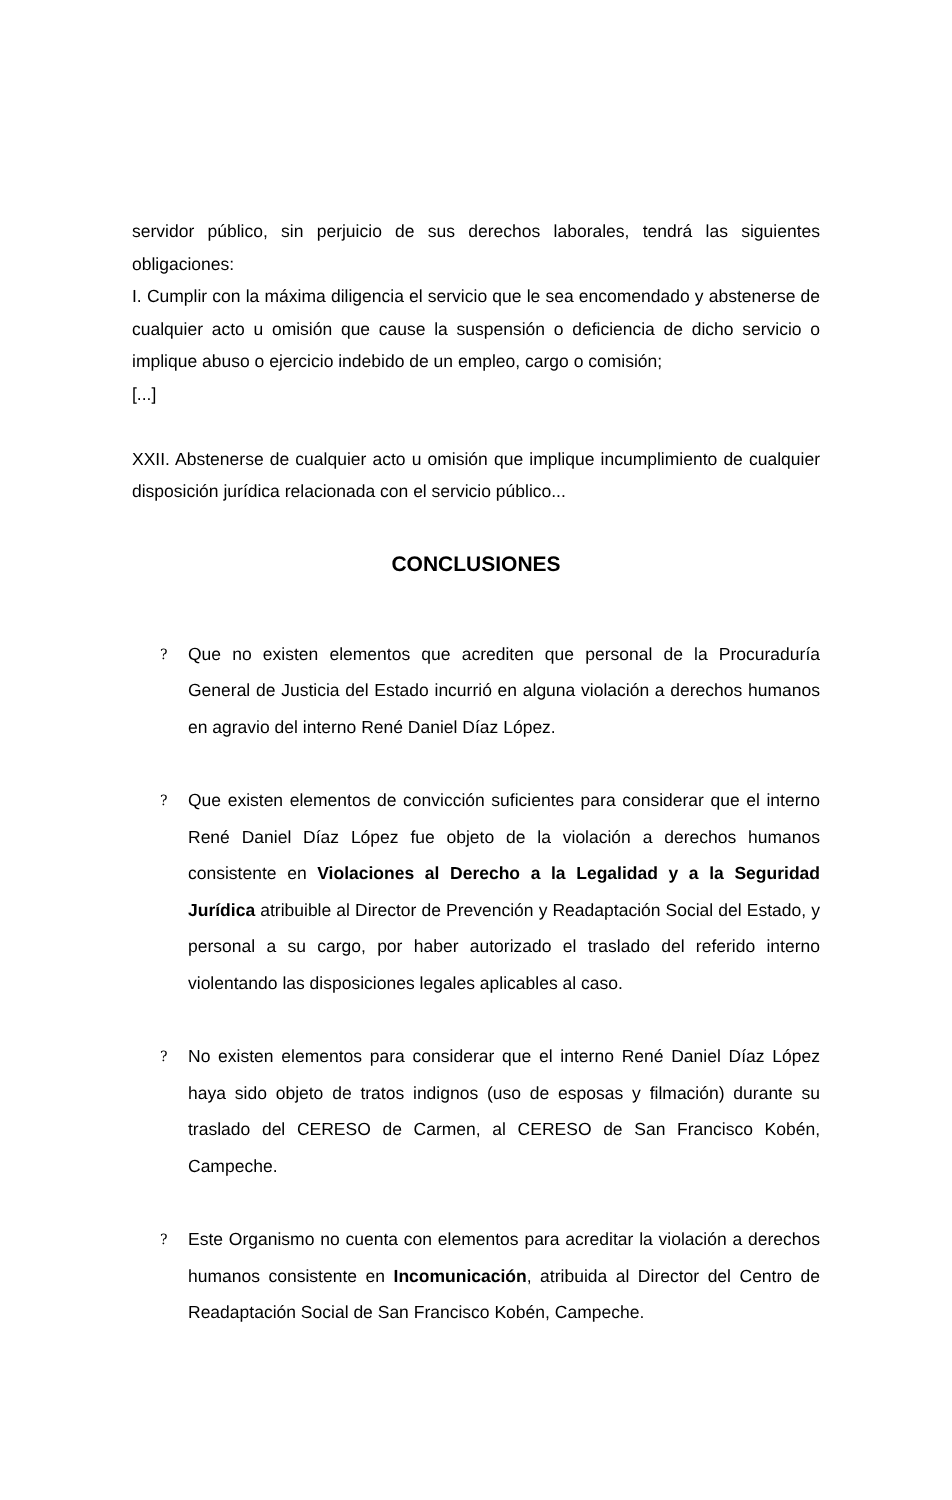servidor público, sin perjuicio de sus derechos laborales, tendrá las siguientes obligaciones:
I. Cumplir con la máxima diligencia el servicio que le sea encomendado y abstenerse de cualquier acto u omisión que cause la suspensión o deficiencia de dicho servicio o implique abuso o ejercicio indebido de un empleo, cargo o comisión;
[...]
XXII. Abstenerse de cualquier acto u omisión que implique incumplimiento de cualquier disposición jurídica relacionada con el servicio público...
CONCLUSIONES
?
Que no existen elementos que acrediten que personal de la Procuraduría General de Justicia del Estado incurrió en alguna violación a derechos humanos en agravio del interno René Daniel Díaz López.
?
Que existen elementos de convicción suficientes para considerar que el interno René Daniel Díaz López fue objeto de la violación a derechos humanos consistente en Violaciones al Derecho a la Legalidad y a la Seguridad Jurídica atribuible al Director de Prevención y Readaptación Social del Estado, y personal a su cargo, por haber autorizado el traslado del referido interno violentando las disposiciones legales aplicables al caso.
?
No existen elementos para considerar que el interno René Daniel Díaz López haya sido objeto de tratos indignos (uso de esposas y filmación) durante su traslado del CERESO de Carmen, al CERESO de San Francisco Kobén, Campeche.
?
Este Organismo no cuenta con elementos para acreditar la violación a derechos humanos consistente en Incomunicación, atribuida al Director del Centro de Readaptación Social de San Francisco Kobén, Campeche.